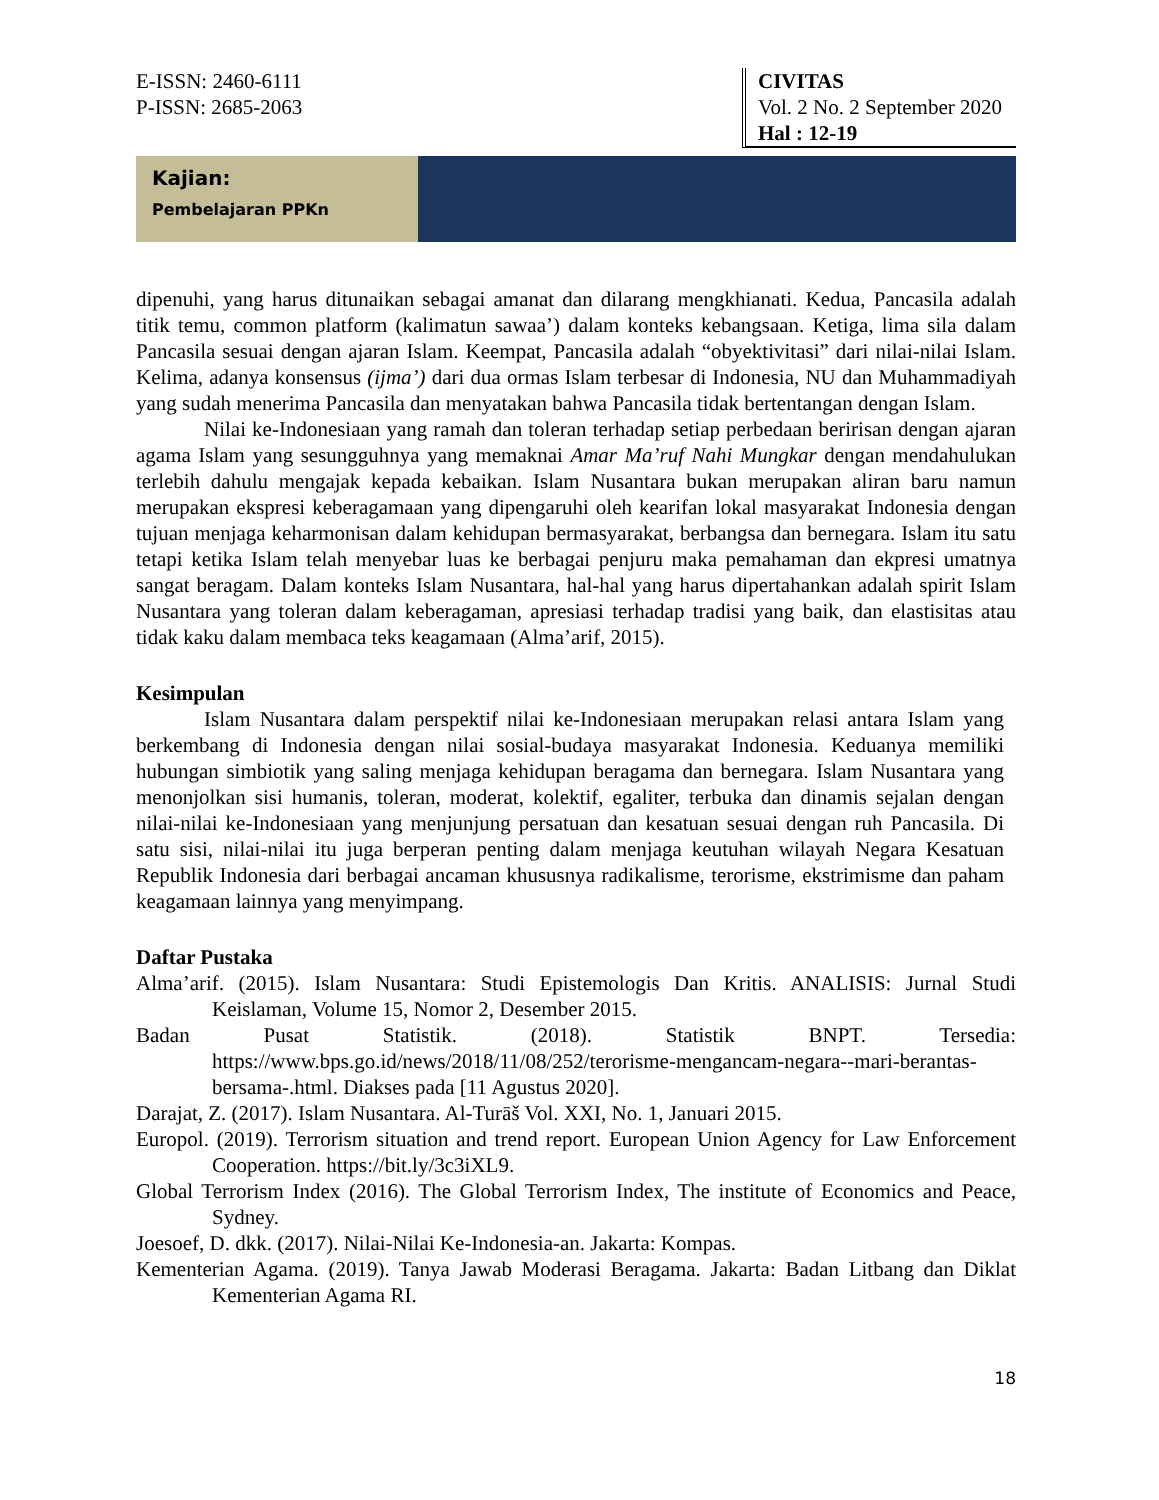E-ISSN: 2460-6111
P-ISSN: 2685-2063
CIVITAS
Vol. 2 No. 2 September 2020
Hal : 12-19
Kajian:
Pembelajaran PPKn
dipenuhi, yang harus ditunaikan sebagai amanat dan dilarang mengkhianati. Kedua, Pancasila adalah titik temu, common platform (kalimatun sawaa’) dalam konteks kebangsaan. Ketiga, lima sila dalam Pancasila sesuai dengan ajaran Islam. Keempat, Pancasila adalah “obyektivitasi” dari nilai-nilai Islam. Kelima, adanya konsensus (ijma’) dari dua ormas Islam terbesar di Indonesia, NU dan Muhammadiyah yang sudah menerima Pancasila dan menyatakan bahwa Pancasila tidak bertentangan dengan Islam.
Nilai ke-Indonesiaan yang ramah dan toleran terhadap setiap perbedaan beririsan dengan ajaran agama Islam yang sesungguhnya yang memaknai Amar Ma’ruf Nahi Mungkar dengan mendahulukan terlebih dahulu mengajak kepada kebaikan. Islam Nusantara bukan merupakan aliran baru namun merupakan ekspresi keberagamaan yang dipengaruhi oleh kearifan lokal masyarakat Indonesia dengan tujuan menjaga keharmonisan dalam kehidupan bermasyarakat, berbangsa dan bernegara. Islam itu satu tetapi ketika Islam telah menyebar luas ke berbagai penjuru maka pemahaman dan ekpresi umatnya sangat beragam. Dalam konteks Islam Nusantara, hal-hal yang harus dipertahankan adalah spirit Islam Nusantara yang toleran dalam keberagaman, apresiasi terhadap tradisi yang baik, dan elastisitas atau tidak kaku dalam membaca teks keagamaan (Alma’arif, 2015).
Kesimpulan
Islam Nusantara dalam perspektif nilai ke-Indonesiaan merupakan relasi antara Islam yang berkembang di Indonesia dengan nilai sosial-budaya masyarakat Indonesia. Keduanya memiliki hubungan simbiotik yang saling menjaga kehidupan beragama dan bernegara. Islam Nusantara yang menonjolkan sisi humanis, toleran, moderat, kolektif, egaliter, terbuka dan dinamis sejalan dengan nilai-nilai ke-Indonesiaan yang menjunjung persatuan dan kesatuan sesuai dengan ruh Pancasila. Di satu sisi, nilai-nilai itu juga berperan penting dalam menjaga keutuhan wilayah Negara Kesatuan Republik Indonesia dari berbagai ancaman khususnya radikalisme, terorisme, ekstrimisme dan paham keagamaan lainnya yang menyimpang.
Daftar Pustaka
Alma’arif. (2015). Islam Nusantara: Studi Epistemologis Dan Kritis. ANALISIS: Jurnal Studi Keislaman, Volume 15, Nomor 2, Desember 2015.
Badan Pusat Statistik. (2018). Statistik BNPT. Tersedia: https://www.bps.go.id/news/2018/11/08/252/terorisme-mengancam-negara--mari-berantas-bersama-.html. Diakses pada [11 Agustus 2020].
Darajat, Z. (2017). Islam Nusantara. Al-Turāš Vol. XXI, No. 1, Januari 2015.
Europol. (2019). Terrorism situation and trend report. European Union Agency for Law Enforcement Cooperation. https://bit.ly/3c3iXL9.
Global Terrorism Index (2016). The Global Terrorism Index, The institute of Economics and Peace, Sydney.
Joesoef, D. dkk. (2017). Nilai-Nilai Ke-Indonesia-an. Jakarta: Kompas.
Kementerian Agama. (2019). Tanya Jawab Moderasi Beragama. Jakarta: Badan Litbang dan Diklat Kementerian Agama RI.
18